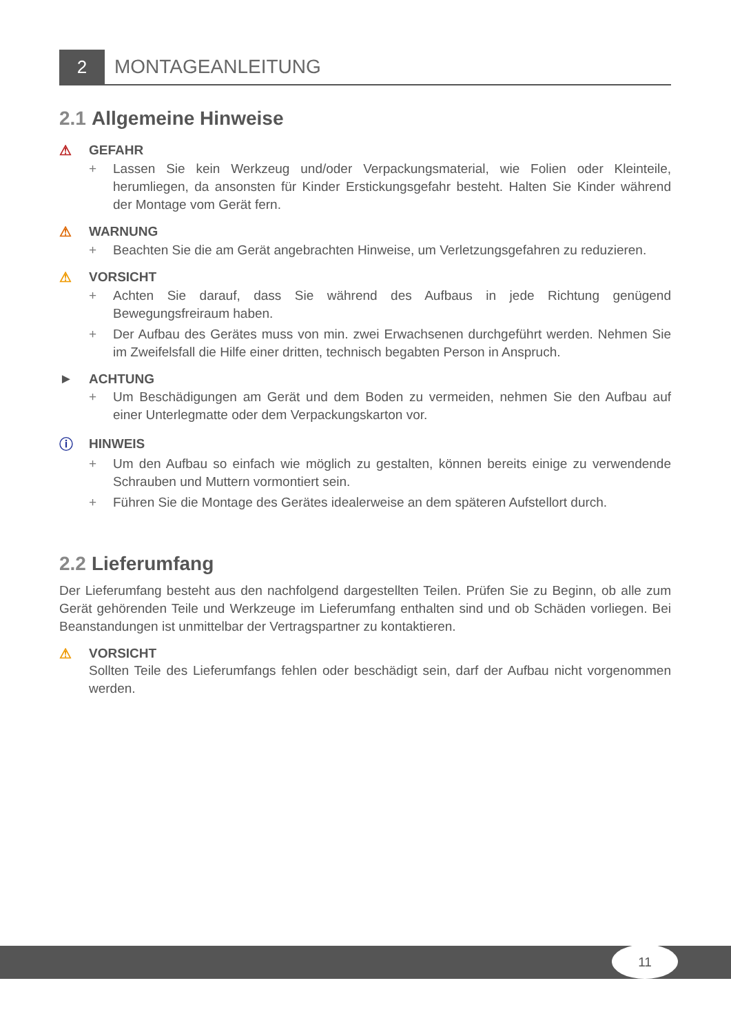2
MONTAGEANLEITUNG
2.1 Allgemeine Hinweise
⚠ GEFAHR
+ Lassen Sie kein Werkzeug und/oder Verpackungsmaterial, wie Folien oder Kleinteile, herumliegen, da ansonsten für Kinder Erstickungsgefahr besteht. Halten Sie Kinder während der Montage vom Gerät fern.
⚠ WARNUNG
+ Beachten Sie die am Gerät angebrachten Hinweise, um Verletzungsgefahren zu reduzieren.
⚠ VORSICHT
+ Achten Sie darauf, dass Sie während des Aufbaus in jede Richtung genügend Bewegungsfreiraum haben.
+ Der Aufbau des Gerätes muss von min. zwei Erwachsenen durchgeführt werden. Nehmen Sie im Zweifelsfall die Hilfe einer dritten, technisch begabten Person in Anspruch.
► ACHTUNG
+ Um Beschädigungen am Gerät und dem Boden zu vermeiden, nehmen Sie den Aufbau auf einer Unterlegmatte oder dem Verpackungskarton vor.
ⓘ HINWEIS
+ Um den Aufbau so einfach wie möglich zu gestalten, können bereits einige zu verwendende Schrauben und Muttern vormontiert sein.
+ Führen Sie die Montage des Gerätes idealerweise an dem späteren Aufstellort durch.
2.2 Lieferumfang
Der Lieferumfang besteht aus den nachfolgend dargestellten Teilen. Prüfen Sie zu Beginn, ob alle zum Gerät gehörenden Teile und Werkzeuge im Lieferumfang enthalten sind und ob Schäden vorliegen. Bei Beanstandungen ist unmittelbar der Vertragspartner zu kontaktieren.
⚠ VORSICHT
Sollten Teile des Lieferumfangs fehlen oder beschädigt sein, darf der Aufbau nicht vorgenommen werden.
11